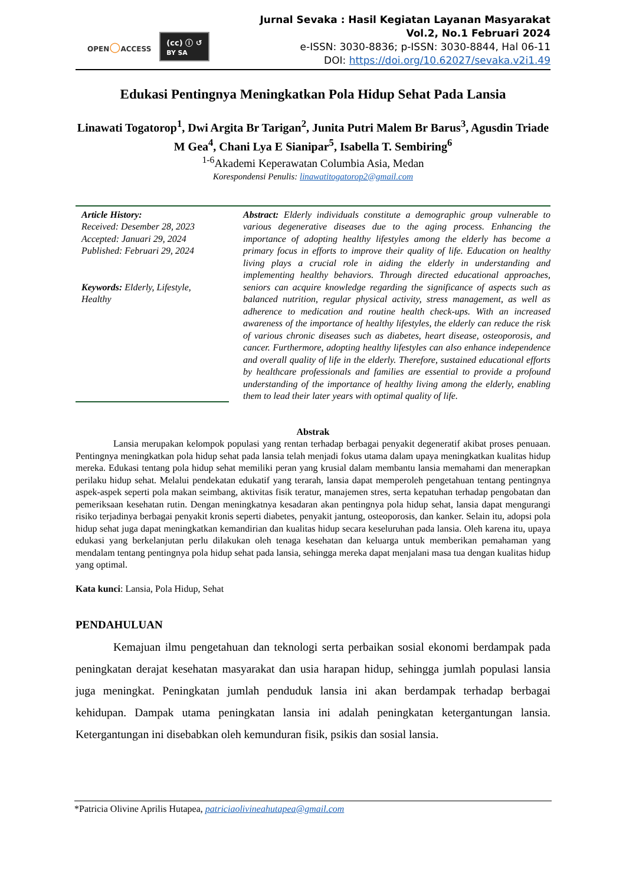OPEN○ACCESS
(cc) ⓘ ↺
BY SA
Jurnal Sevaka : Hasil Kegiatan Layanan Masyarakat
Vol.2, No.1 Februari 2024
e-ISSN: 3030-8836; p-ISSN: 3030-8844, Hal 06-11
DOI: https://doi.org/10.62027/sevaka.v2i1.49
Edukasi Pentingnya Meningkatkan Pola Hidup Sehat Pada Lansia
Linawati Togatorop<sup>1</sup>, Dwi Argita Br Tarigan<sup>2</sup>, Junita Putri Malem Br Barus<sup>3</sup>, Agusdin Triade M Gea<sup>4</sup>, Chani Lya E Sianipar<sup>5</sup>, Isabella T. Sembiring<sup>6</sup>
<sup>1-6</sup>Akademi Keperawatan Columbia Asia, Medan
Korespondensi Penulis: linawatitogatorop2@gmail.com
Article History:
Received: Desember 28, 2023
Accepted: Januari 29, 2024
Published: Februari 29, 2024
Keywords: Elderly, Lifestyle, Healthy
Abstract: Elderly individuals constitute a demographic group vulnerable to various degenerative diseases due to the aging process. Enhancing the importance of adopting healthy lifestyles among the elderly has become a primary focus in efforts to improve their quality of life. Education on healthy living plays a crucial role in aiding the elderly in understanding and implementing healthy behaviors. Through directed educational approaches, seniors can acquire knowledge regarding the significance of aspects such as balanced nutrition, regular physical activity, stress management, as well as adherence to medication and routine health check-ups. With an increased awareness of the importance of healthy lifestyles, the elderly can reduce the risk of various chronic diseases such as diabetes, heart disease, osteoporosis, and cancer. Furthermore, adopting healthy lifestyles can also enhance independence and overall quality of life in the elderly. Therefore, sustained educational efforts by healthcare professionals and families are essential to provide a profound understanding of the importance of healthy living among the elderly, enabling them to lead their later years with optimal quality of life.
Abstrak
Lansia merupakan kelompok populasi yang rentan terhadap berbagai penyakit degeneratif akibat proses penuaan. Pentingnya meningkatkan pola hidup sehat pada lansia telah menjadi fokus utama dalam upaya meningkatkan kualitas hidup mereka. Edukasi tentang pola hidup sehat memiliki peran yang krusial dalam membantu lansia memahami dan menerapkan perilaku hidup sehat. Melalui pendekatan edukatif yang terarah, lansia dapat memperoleh pengetahuan tentang pentingnya aspek-aspek seperti pola makan seimbang, aktivitas fisik teratur, manajemen stres, serta kepatuhan terhadap pengobatan dan pemeriksaan kesehatan rutin. Dengan meningkatnya kesadaran akan pentingnya pola hidup sehat, lansia dapat mengurangi risiko terjadinya berbagai penyakit kronis seperti diabetes, penyakit jantung, osteoporosis, dan kanker. Selain itu, adopsi pola hidup sehat juga dapat meningkatkan kemandirian dan kualitas hidup secara keseluruhan pada lansia. Oleh karena itu, upaya edukasi yang berkelanjutan perlu dilakukan oleh tenaga kesehatan dan keluarga untuk memberikan pemahaman yang mendalam tentang pentingnya pola hidup sehat pada lansia, sehingga mereka dapat menjalani masa tua dengan kualitas hidup yang optimal.
Kata kunci: Lansia, Pola Hidup, Sehat
PENDAHULUAN
Kemajuan ilmu pengetahuan dan teknologi serta perbaikan sosial ekonomi berdampak pada peningkatan derajat kesehatan masyarakat dan usia harapan hidup, sehingga jumlah populasi lansia juga meningkat. Peningkatan jumlah penduduk lansia ini akan berdampak terhadap berbagai kehidupan. Dampak utama peningkatan lansia ini adalah peningkatan ketergantungan lansia. Ketergantungan ini disebabkan oleh kemunduran fisik, psikis dan sosial lansia.
*Patricia Olivine Aprilis Hutapea, patriciaolivineahutapea@gmail.com